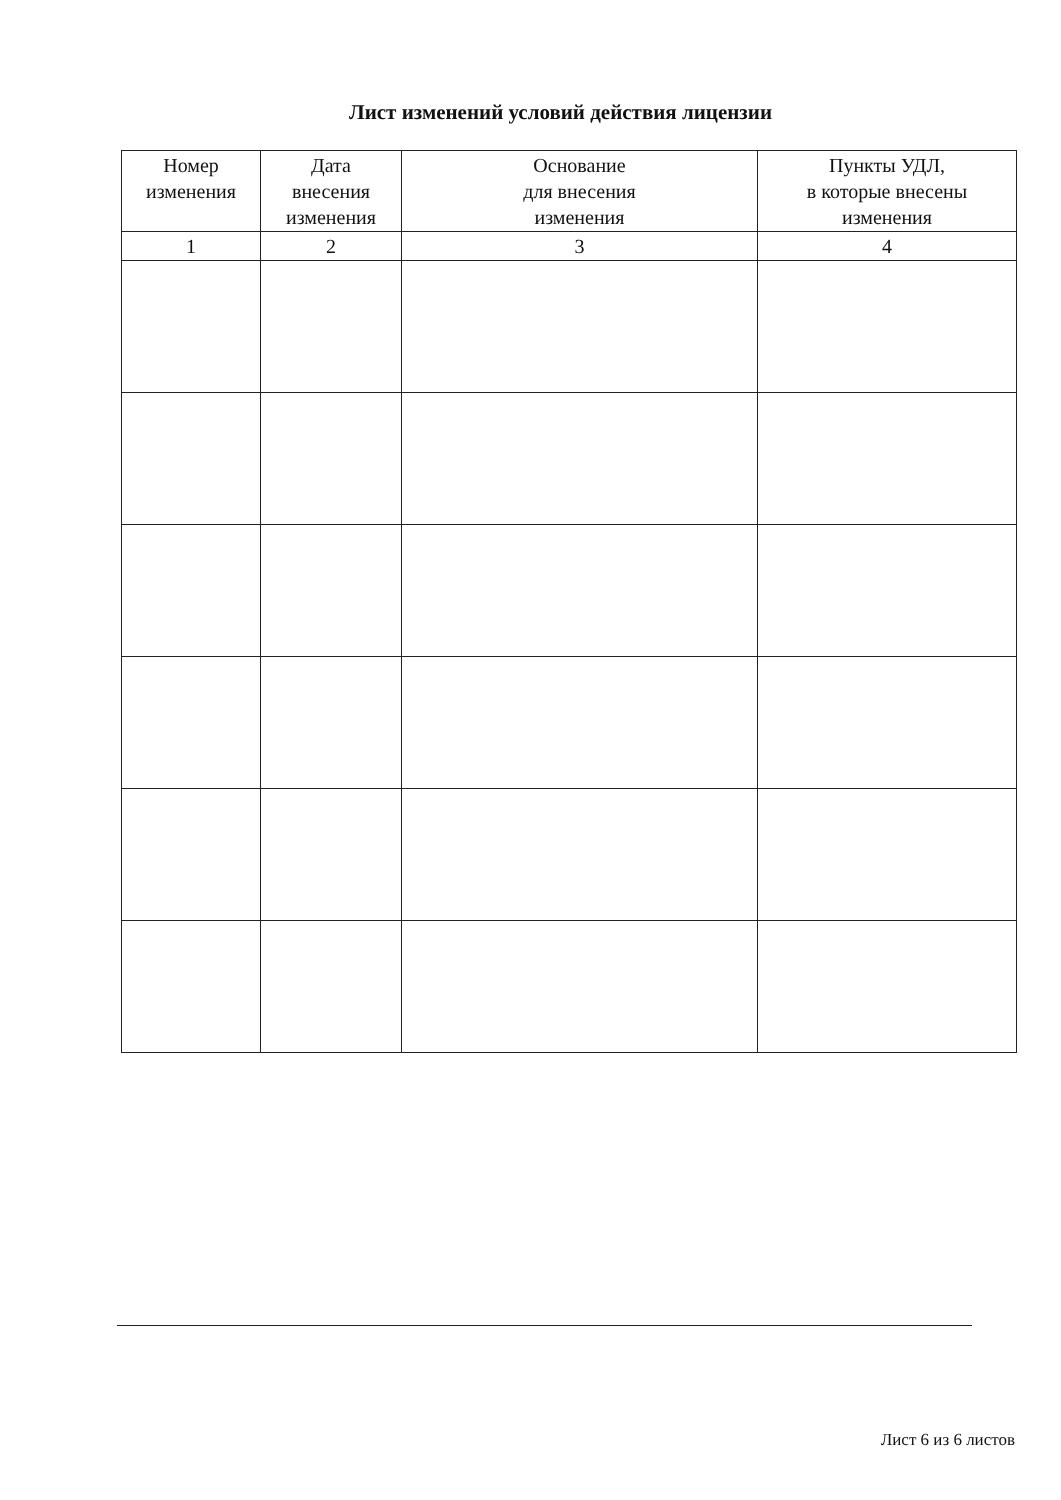Лист изменений условий действия лицензии
| Номер изменения | Дата внесения изменения | Основание для внесения изменения | Пункты УДЛ, в которые внесены изменения |
| --- | --- | --- | --- |
| 1 | 2 | 3 | 4 |
Лист 6 из 6 листов